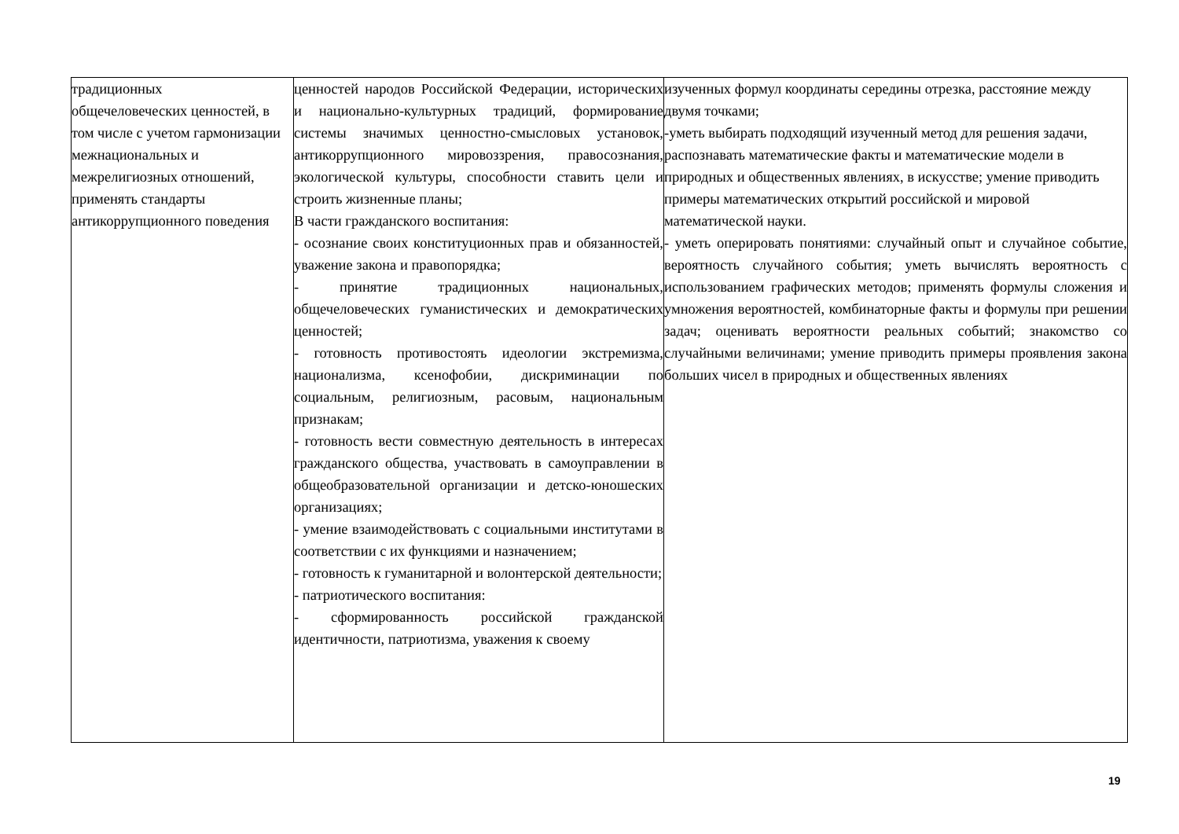| традиционных общечеловеческих ценностей, в том числе с учетом гармонизации межнациональных и межрелигиозных отношений, применять стандарты антикоррупционного поведения | ценностей народов Российской Федерации, исторических и национально-культурных традиций, формирование системы значимых ценностно-смысловых установок, антикоррупционного мировоззрения, правосознания, экологической культуры, способности ставить цели и строить жизненные планы; В части гражданского воспитания: - осознание своих конституционных прав и обязанностей, уважение закона и правопорядка; - принятие традиционных национальных, общечеловеческих гуманистических и демократических ценностей; - готовность противостоять идеологии экстремизма, национализма, ксенофобии, дискриминации по социальным, религиозным, расовым, национальным признакам; - готовность вести совместную деятельность в интересах гражданского общества, участвовать в самоуправлении в общеобразовательной организации и детско-юношеских организациях; - умение взаимодействовать с социальными институтами в соответствии с их функциями и назначением; - готовность к гуманитарной и волонтерской деятельности; - патриотического воспитания: - сформированность российской гражданской идентичности, патриотизма, уважения к своему | изученных формул координаты середины отрезка, расстояние между двумя точками; -уметь выбирать подходящий изученный метод для решения задачи, распознавать математические факты и математические модели в природных и общественных явлениях, в искусстве; умение приводить примеры математических открытий российской и мировой математической науки. - уметь оперировать понятиями: случайный опыт и случайное событие, вероятность случайного события; уметь вычислять вероятность с использованием графических методов; применять формулы сложения и умножения вероятностей, комбинаторные факты и формулы при решении задач; оценивать вероятности реальных событий; знакомство со случайными величинами; умение приводить примеры проявления закона больших чисел в природных и общественных явлениях |
19